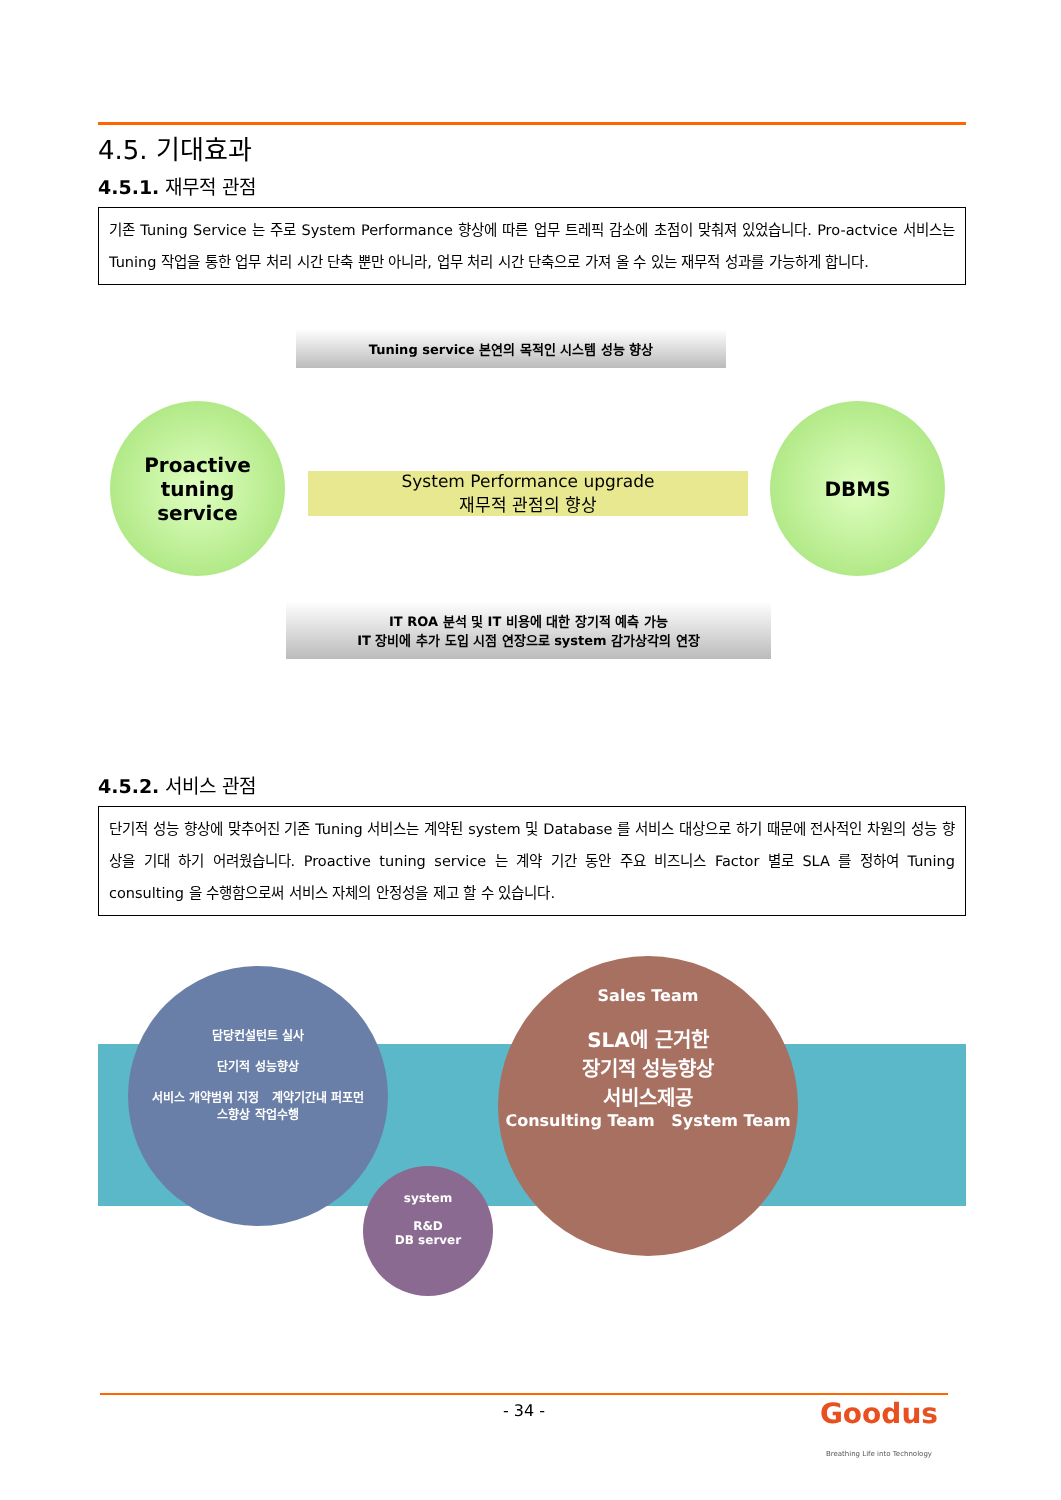4.5. 기대효과
4.5.1. 재무적 관점
기존 Tuning Service 는 주로 System Performance 향상에 따른 업무 트레픽 감소에 초점이 맞춰져 있었습니다. Pro-actvice 서비스는 Tuning 작업을 통한 업무 처리 시간 단축 뿐만 아니라, 업무 처리 시간 단축으로 가져 올 수 있는 재무적 성과를 가능하게 합니다.
Tuning service 본연의 목적인 시스템 성능 향상
Proactive
tuning
service
System Performance upgrade
재무적 관점의 향상
DBMS
IT ROA 분석 및 IT 비용에 대한 장기적 예측 가능
IT 장비에 추가 도입 시점 연장으로 system 감가상각의 연장
4.5.2. 서비스 관점
단기적 성능 향상에 맞추어진 기존 Tuning 서비스는 계약된 system 및 Database 를 서비스 대상으로 하기 때문에 전사적인 차원의 성능 향상을 기대 하기 어려웠습니다. Proactive tuning service 는 계약 기간 동안 주요 비즈니스 Factor 별로 SLA 를 정하여 Tuning consulting 을 수행함으로써 서비스 자체의 안정성을 제고 할 수 있습니다.
담당컨설턴트 실사
단기적 성능향상
서비스 개약범위 지정 계약기간내 퍼포먼스향상 작업수행
system
R&D
DB server
Sales Team
SLA에 근거한
장기적 성능향상
서비스제공
Consulting Team System Team
- 34 - Goodus
Breathing Life into Technology